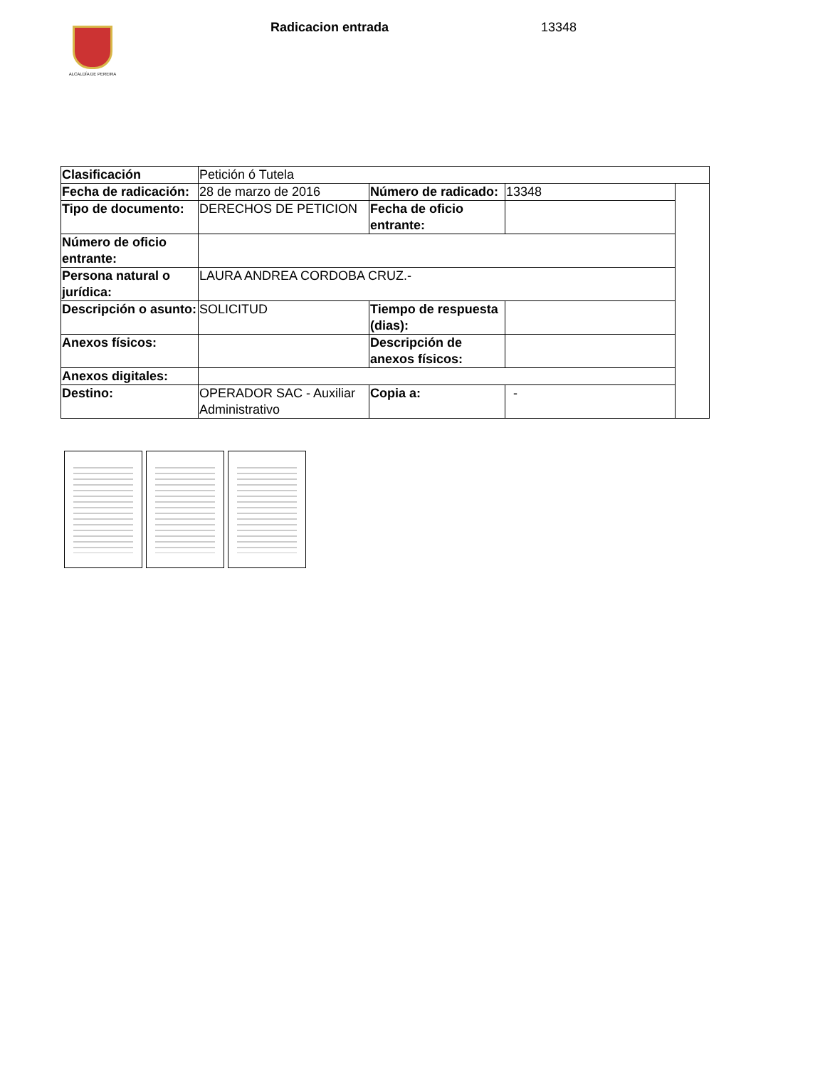ALCALDÍA DE PEREIRA
Radicacion entrada 13348
| Clasificación | Petición ó Tutela | | | |
| Fecha de radicación: | 28 de marzo de 2016 | Número de radicado: | 13348 | |
| Tipo de documento: | DERECHOS DE PETICION | Fecha de oficio entrante: | | |
| Número de oficio entrante: | | | | |
| Persona natural o jurídica: | LAURA ANDREA CORDOBA CRUZ.- | | | |
| Descripción o asunto: | SOLICITUD | Tiempo de respuesta (dias): | | |
| Anexos físicos: | | Descripción de anexos físicos: | | |
| Anexos digitales: | | | | |
| Destino: | OPERADOR SAC - Auxiliar Administrativo | Copia a: | - | |